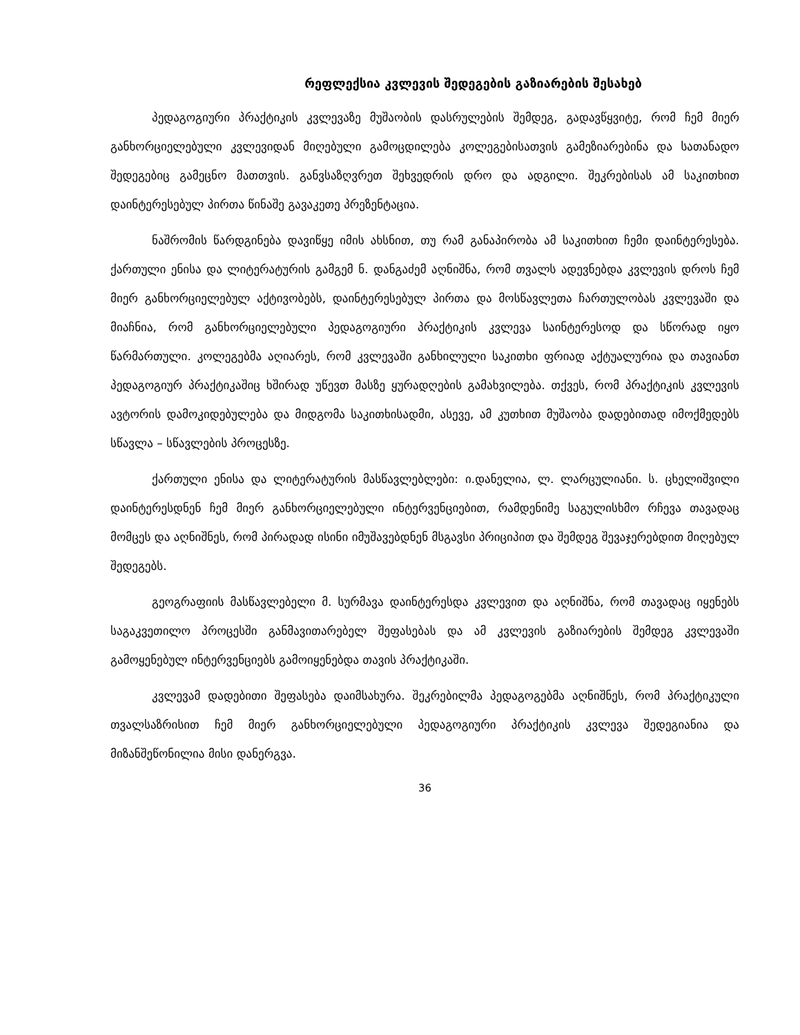რეფლექსია კვლევის შედეგების გაზიარების შესახებ
პედაგოგიური პრაქტიკის კვლევაზე მუშაობის დასრულების შემდეგ, გადავწყვიტე, რომ ჩემ მიერ განხორციელებული კვლევიდან მიღებული გამოცდილება კოლეგებისათვის გამეზიარებინა და სათანადო შედეგებიც გამეცნო მათთვის. განვსაზღვრეთ შეხვედრის დრო და ადგილი. შეკრებისას ამ საკითხით დაინტერესებულ პირთა წინაშე გავაკეთე პრეზენტაცია.
ნაშრომის წარდგინება დავიწყე იმის ახსნით, თუ რამ განაპირობა ამ საკითხით ჩემი დაინტერესება. ქართული ენისა და ლიტერატურის გამგემ ნ. დანგაძემ აღნიშნა, რომ თვალს ადევნებდა კვლევის დროს ჩემ მიერ განხორციელებულ აქტივობებს, დაინტერესებულ პირთა და მოსწავლეთა ჩართულობას კვლევაში და მიაჩნია, რომ განხორციელებული პედაგოგიური პრაქტიკის კვლევა საინტერესოდ და სწორად იყო წარმართული. კოლეგებმა აღიარეს, რომ კვლევაში განხილული საკითხი ფრიად აქტუალურია და თავიანთ პედაგოგიურ პრაქტიკაშიც ხშირად უწევთ მასზე ყურადღების გამახვილება. თქვეს, რომ პრაქტიკის კვლევის ავტორის დამოკიდებულება და მიდგომა საკითხისადმი, ასევე, ამ კუთხით მუშაობა დადებითად იმოქმედებს სწავლა – სწავლების პროცესზე.
ქართული ენისა და ლიტერატურის მასწავლებლები: ი.დანელია, ლ. ლარცულიანი. ს. ცხელიშვილი დაინტერესდნენ ჩემ მიერ განხორციელებული ინტერვენციებით, რამდენიმე საგულისხმო რჩევა თავადაც მომცეს და აღნიშნეს, რომ პირადად ისინი იმუშავებდნენ მსგავსი პრიციპით და შემდეგ შევაჯერებდით მიღებულ შედეგებს.
გეოგრაფიის მასწავლებელი მ. სურმავა დაინტერესდა კვლევით და აღნიშნა, რომ თავადაც იყენებს საგაკვეთილო პროცესში განმავითარებელ შეფასებას და ამ კვლევის გაზიარების შემდეგ კვლევაში გამოყენებულ ინტერვენციებს გამოიყენებდა თავის პრაქტიკაში.
კვლევამ დადებითი შეფასება დაიმსახურა. შეკრებილმა პედაგოგებმა აღნიშნეს, რომ პრაქტიკული თვალსაზრისით ჩემ მიერ განხორციელებული პედაგოგიური პრაქტიკის კვლევა შედეგიანია და მიზანშეწონილია მისი დანერგვა.
36